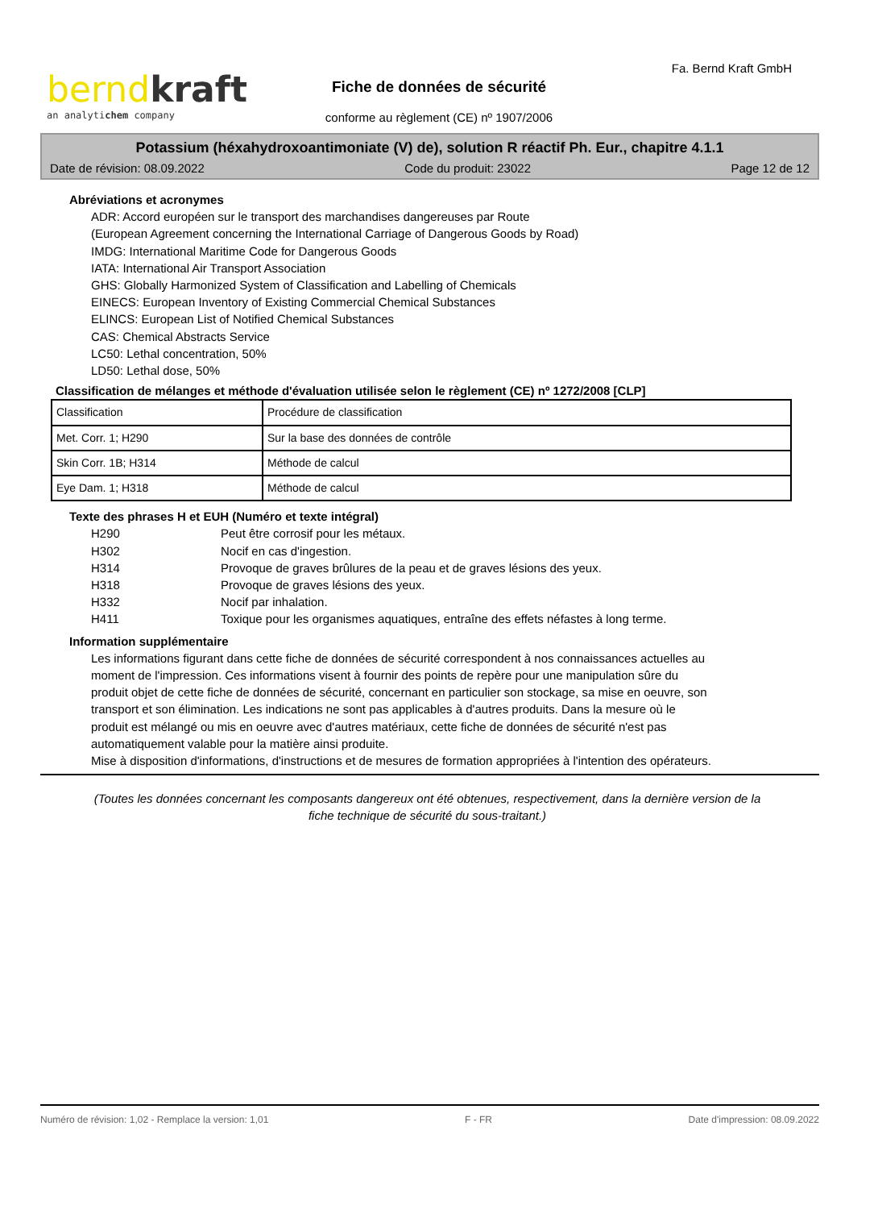berndkraft
an analytichem company
Fa. Bernd Kraft GmbH
Fiche de données de sécurité
conforme au règlement (CE) nº 1907/2006
Potassium (héxahydroxoantimoniate (V) de), solution R réactif Ph. Eur., chapitre 4.1.1
Date de révision: 08.09.2022 Code du produit: 23022 Page 12 de 12
Abréviations et acronymes
ADR: Accord européen sur le transport des marchandises dangereuses par Route
(European Agreement concerning the International Carriage of Dangerous Goods by Road)
IMDG: International Maritime Code for Dangerous Goods
IATA: International Air Transport Association
GHS: Globally Harmonized System of Classification and Labelling of Chemicals
EINECS: European Inventory of Existing Commercial Chemical Substances
ELINCS: European List of Notified Chemical Substances
CAS: Chemical Abstracts Service
LC50: Lethal concentration, 50%
LD50: Lethal dose, 50%
Classification de mélanges et méthode d'évaluation utilisée selon le règlement (CE) nº 1272/2008 [CLP]
| Classification | Procédure de classification |
| Met. Corr. 1; H290 | Sur la base des données de contrôle |
| Skin Corr. 1B; H314 | Méthode de calcul |
| Eye Dam. 1; H318 | Méthode de calcul |
Texte des phrases H et EUH (Numéro et texte intégral)
H290 Peut être corrosif pour les métaux.
H302 Nocif en cas d'ingestion.
H314 Provoque de graves brûlures de la peau et de graves lésions des yeux.
H318 Provoque de graves lésions des yeux.
H332 Nocif par inhalation.
H411 Toxique pour les organismes aquatiques, entraîne des effets néfastes à long terme.
Information supplémentaire
Les informations figurant dans cette fiche de données de sécurité correspondent à nos connaissances actuelles au moment de l'impression. Ces informations visent à fournir des points de repère pour une manipulation sûre du produit objet de cette fiche de données de sécurité, concernant en particulier son stockage, sa mise en oeuvre, son transport et son élimination. Les indications ne sont pas applicables à d'autres produits. Dans la mesure où le produit est mélangé ou mis en oeuvre avec d'autres matériaux, cette fiche de données de sécurité n'est pas automatiquement valable pour la matière ainsi produite.
Mise à disposition d'informations, d'instructions et de mesures de formation appropriées à l'intention des opérateurs.
(Toutes les données concernant les composants dangereux ont été obtenues, respectivement, dans la dernière version de la fiche technique de sécurité du sous-traitant.)
Numéro de révision: 1,02 - Remplace la version: 1,01 F - FR Date d'impression: 08.09.2022